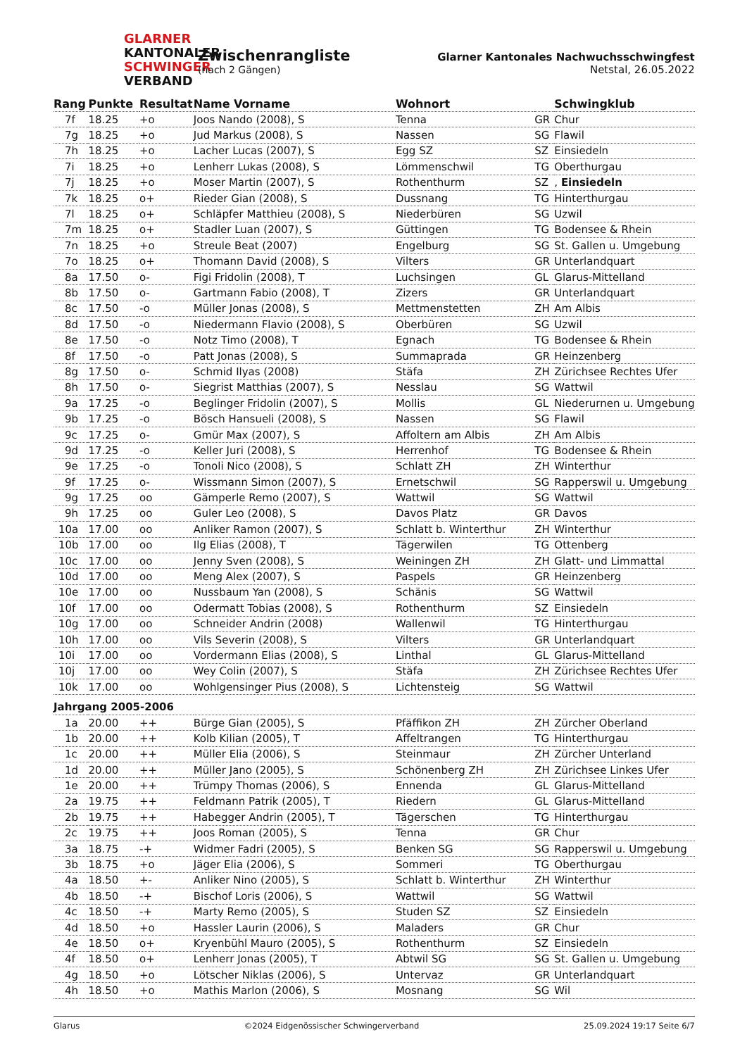GLARNER
KANTONALER
SCHWINGER
VERBAND
Zwischenrangliste
(nach 2 Gängen)
Glarner Kantonales Nachwuchsschwingfest
Netstal, 26.05.2022
| Rang | Punkte | Resultat | Name Vorname | Wohnort | | Schwingklub |
| --- | --- | --- | --- | --- | --- | --- |
| 7f | 18.25 | +o | Joos Nando (2008), S | Tenna | GR | Chur |
| 7g | 18.25 | +o | Jud Markus (2008), S | Nassen | SG | Flawil |
| 7h | 18.25 | +o | Lacher Lucas (2007), S | Egg SZ | SZ | Einsiedeln |
| 7i | 18.25 | +o | Lenherr Lukas (2008), S | Lömmenschwil | TG | Oberthurgau |
| 7j | 18.25 | +o | Moser Martin (2007), S | Rothenthurm | SZ | , Einsiedeln |
| 7k | 18.25 | o+ | Rieder Gian (2008), S | Dussnang | TG | Hinterthurgau |
| 7l | 18.25 | o+ | Schläpfer Matthieu (2008), S | Niederbüren | SG | Uzwil |
| 7m | 18.25 | o+ | Stadler Luan (2007), S | Güttingen | TG | Bodensee & Rhein |
| 7n | 18.25 | +o | Streule Beat (2007) | Engelburg | SG | St. Gallen u. Umgebung |
| 7o | 18.25 | o+ | Thomann David (2008), S | Vilters | GR | Unterlandquart |
| 8a | 17.50 | o- | Figi Fridolin (2008), T | Luchsingen | GL | Glarus-Mittelland |
| 8b | 17.50 | o- | Gartmann Fabio (2008), T | Zizers | GR | Unterlandquart |
| 8c | 17.50 | -o | Müller Jonas (2008), S | Mettmenstetten | ZH | Am Albis |
| 8d | 17.50 | -o | Niedermann Flavio (2008), S | Oberbüren | SG | Uzwil |
| 8e | 17.50 | -o | Notz Timo (2008), T | Egnach | TG | Bodensee & Rhein |
| 8f | 17.50 | -o | Patt Jonas (2008), S | Summaprada | GR | Heinzenberg |
| 8g | 17.50 | o- | Schmid Ilyas (2008) | Stäfa | ZH | Zürichsee Rechtes Ufer |
| 8h | 17.50 | o- | Siegrist Matthias (2007), S | Nesslau | SG | Wattwil |
| 9a | 17.25 | -o | Beglinger Fridolin (2007), S | Mollis | GL | Niederurnen u. Umgebung |
| 9b | 17.25 | -o | Bösch Hansueli (2008), S | Nassen | SG | Flawil |
| 9c | 17.25 | o- | Gmür Max (2007), S | Affoltern am Albis | ZH | Am Albis |
| 9d | 17.25 | -o | Keller Juri (2008), S | Herrenhof | TG | Bodensee & Rhein |
| 9e | 17.25 | -o | Tonoli Nico (2008), S | Schlatt ZH | ZH | Winterthur |
| 9f | 17.25 | o- | Wissmann Simon (2007), S | Ernetschwil | SG | Rapperswil u. Umgebung |
| 9g | 17.25 | oo | Gämperle Remo (2007), S | Wattwil | SG | Wattwil |
| 9h | 17.25 | oo | Guler Leo (2008), S | Davos Platz | GR | Davos |
| 10a | 17.00 | oo | Anliker Ramon (2007), S | Schlatt b. Winterthur | ZH | Winterthur |
| 10b | 17.00 | oo | Ilg Elias (2008), T | Tägerwilen | TG | Ottenberg |
| 10c | 17.00 | oo | Jenny Sven (2008), S | Weiningen ZH | ZH | Glatt- und Limmattal |
| 10d | 17.00 | oo | Meng Alex (2007), S | Paspels | GR | Heinzenberg |
| 10e | 17.00 | oo | Nussbaum Yan (2008), S | Schänis | SG | Wattwil |
| 10f | 17.00 | oo | Odermatt Tobias (2008), S | Rothenthurm | SZ | Einsiedeln |
| 10g | 17.00 | oo | Schneider Andrin (2008) | Wallenwil | TG | Hinterthurgau |
| 10h | 17.00 | oo | Vils Severin (2008), S | Vilters | GR | Unterlandquart |
| 10i | 17.00 | oo | Vordermann Elias (2008), S | Linthal | GL | Glarus-Mittelland |
| 10j | 17.00 | oo | Wey Colin (2007), S | Stäfa | ZH | Zürichsee Rechtes Ufer |
| 10k | 17.00 | oo | Wohlgensinger Pius (2008), S | Lichtensteig | SG | Wattwil |
| Jahrgang 2005-2006 | | | | | | |
| 1a | 20.00 | ++ | Bürge Gian (2005), S | Pfäffikon ZH | ZH | Zürcher Oberland |
| 1b | 20.00 | ++ | Kolb Kilian (2005), T | Affeltrangen | TG | Hinterthurgau |
| 1c | 20.00 | ++ | Müller Elia (2006), S | Steinmaur | ZH | Zürcher Unterland |
| 1d | 20.00 | ++ | Müller Jano (2005), S | Schönenberg ZH | ZH | Zürichsee Linkes Ufer |
| 1e | 20.00 | ++ | Trümpy Thomas (2006), S | Ennenda | GL | Glarus-Mittelland |
| 2a | 19.75 | ++ | Feldmann Patrik (2005), T | Riedern | GL | Glarus-Mittelland |
| 2b | 19.75 | ++ | Habegger Andrin (2005), T | Tägerschen | TG | Hinterthurgau |
| 2c | 19.75 | ++ | Joos Roman (2005), S | Tenna | GR | Chur |
| 3a | 18.75 | -+ | Widmer Fadri (2005), S | Benken SG | SG | Rapperswil u. Umgebung |
| 3b | 18.75 | +o | Jäger Elia (2006), S | Sommeri | TG | Oberthurgau |
| 4a | 18.50 | +- | Anliker Nino (2005), S | Schlatt b. Winterthur | ZH | Winterthur |
| 4b | 18.50 | -+ | Bischof Loris (2006), S | Wattwil | SG | Wattwil |
| 4c | 18.50 | -+ | Marty Remo (2005), S | Studen SZ | SZ | Einsiedeln |
| 4d | 18.50 | +o | Hassler Laurin (2006), S | Maladers | GR | Chur |
| 4e | 18.50 | o+ | Kryenbühl Mauro (2005), S | Rothenthurm | SZ | Einsiedeln |
| 4f | 18.50 | o+ | Lenherr Jonas (2005), T | Abtwil SG | SG | St. Gallen u. Umgebung |
| 4g | 18.50 | +o | Lötscher Niklas (2006), S | Untervaz | GR | Unterlandquart |
| 4h | 18.50 | +o | Mathis Marlon (2006), S | Mosnang | SG | Wil |
Glarus ©2024 Eidgenössischer Schwingerverband 25.09.2024 19:17 Seite 6/7